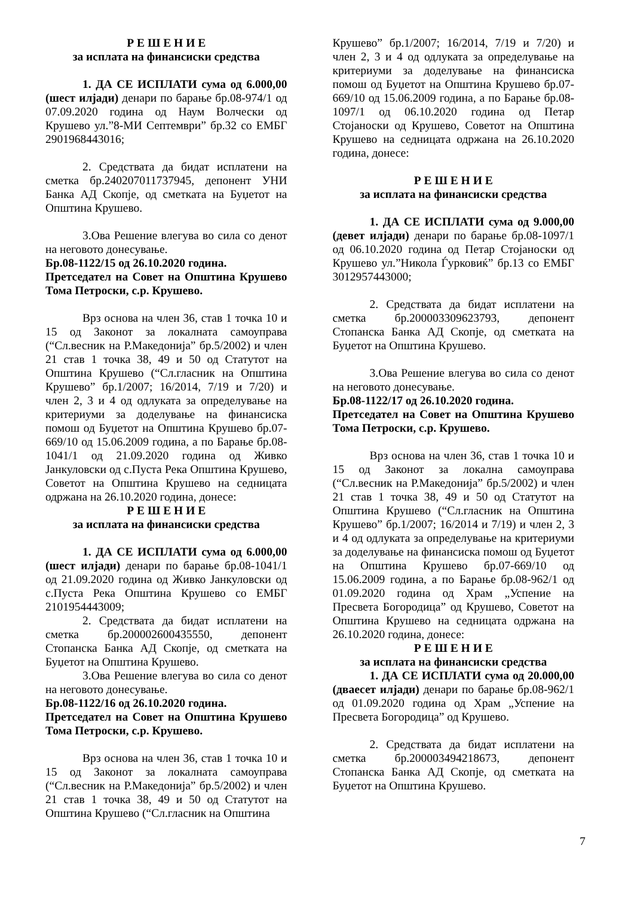Р Е Ш Е Н И Е
за исплата на финансиски средства
1. ДА СЕ ИСПЛАТИ сума од 6.000,00 (шест илјади) денари по барање бр.08-974/1 од 07.09.2020 година од Наум Волчески од Крушево ул.”8-МИ Септември” бр.32 со ЕМБГ 2901968443016;
2. Средствата да бидат исплатени на сметка бр.240207011737945, депонент УНИ Банка АД Скопје, од сметката на Буџетот на Општина Крушево.
3.Ова Решение влегува во сила со денот на неговото донесување.
Бр.08-1122/15 од 26.10.2020 година.
Претседател на Совет на Општина Крушево Тома Петроски, с.р. Крушево.
Врз основа на член 36, став 1 точка 10 и 15 од Законот за локалната самоуправа (“Сл.весник на Р.Македонија” бр.5/2002) и член 21 став 1 точка 38, 49 и 50 од Статутот на Општина Крушево (“Сл.гласник на Општина Крушево” бр.1/2007; 16/2014, 7/19 и 7/20) и член 2, 3 и 4 од одлуката за определување на критериуми за доделување на финансиска помош од Буџетот на Општина Крушево бр.07-669/10 од 15.06.2009 година, а по Барање бр.08-1041/1 од 21.09.2020 година од Живко Јанкуловски од с.Пуста Река Општина Крушево, Советот на Општина Крушево на седницата одржана на 26.10.2020 година, донесе:
Р Е Ш Е Н И Е
за исплата на финансиски средства
1. ДА СЕ ИСПЛАТИ сума од 6.000,00 (шест илјади) денари по барање бр.08-1041/1 од 21.09.2020 година од Живко Јанкуловски од с.Пуста Река Општина Крушево со ЕМБГ 2101954443009;
2. Средствата да бидат исплатени на сметка бр.200002600435550, депонент Стопанска Банка АД Скопје, од сметката на Буџетот на Општина Крушево.
3.Ова Решение влегува во сила со денот на неговото донесување.
Бр.08-1122/16 од 26.10.2020 година.
Претседател на Совет на Општина Крушево Тома Петроски, с.р. Крушево.
Врз основа на член 36, став 1 точка 10 и 15 од Законот за локалната самоуправа (“Сл.весник на Р.Македонија” бр.5/2002) и член 21 став 1 точка 38, 49 и 50 од Статутот на Општина Крушево (“Сл.гласник на Општина
Крушево” бр.1/2007; 16/2014, 7/19 и 7/20) и член 2, 3 и 4 од одлуката за определување на критериуми за доделување на финансиска помош од Буџетот на Општина Крушево бр.07-669/10 од 15.06.2009 година, а по Барање бр.08-1097/1 од 06.10.2020 година од Петар Стојаноски од Крушево, Советот на Општина Крушево на седницата одржана на 26.10.2020 година, донесе:
Р Е Ш Е Н И Е
за исплата на финансиски средства
1. ДА СЕ ИСПЛАТИ сума од 9.000,00 (девет илјади) денари по барање бр.08-1097/1 од 06.10.2020 година од Петар Стојаноски од Крушево ул.”Никола Ѓурковиќ” бр.13 со ЕМБГ 3012957443000;
2. Средствата да бидат исплатени на сметка бр.200003309623793, депонент Стопанска Банка АД Скопје, од сметката на Буџетот на Општина Крушево.
3.Ова Решение влегува во сила со денот на неговото донесување.
Бр.08-1122/17 од 26.10.2020 година.
Претседател на Совет на Општина Крушево Тома Петроски, с.р. Крушево.
Врз основа на член 36, став 1 точка 10 и 15 од Законот за локална самоуправа (“Сл.весник на Р.Македонија” бр.5/2002) и член 21 став 1 точка 38, 49 и 50 од Статутот на Општина Крушево (“Сл.гласник на Општина Крушево” бр.1/2007; 16/2014 и 7/19) и член 2, 3 и 4 од одлуката за определување на критериуми за доделување на финансиска помош од Буџетот на Општина Крушево бр.07-669/10 од 15.06.2009 година, а по Барање бр.08-962/1 од 01.09.2020 година од Храм „Успение на Пресвета Богородица” од Крушево, Советот на Општина Крушево на седницата одржана на 26.10.2020 година, донесе:
Р Е Ш Е Н И Е
за исплата на финансиски средства
1. ДА СЕ ИСПЛАТИ сума од 20.000,00 (дваесет илјади) денари по барање бр.08-962/1 од 01.09.2020 година од Храм „Успение на Пресвета Богородица” од Крушево.
2. Средствата да бидат исплатени на сметка бр.200003494218673, депонент Стопанска Банка АД Скопје, од сметката на Буџетот на Општина Крушево.
7